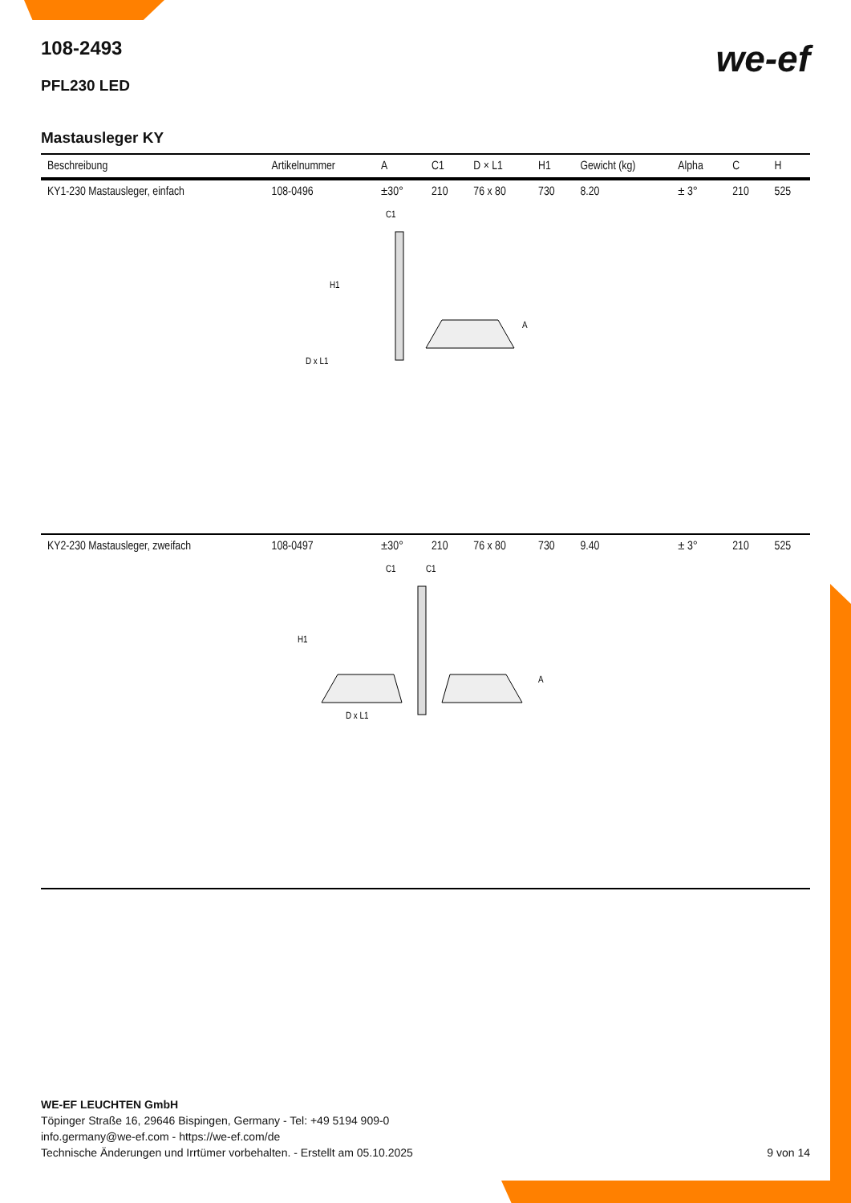we-ef
108-2493
PFL230 LED
Mastausleger KY
| Beschreibung | Artikelnummer | A | C1 | D × L1 | H1 | Gewicht (kg) | Alpha | C | H |
| --- | --- | --- | --- | --- | --- | --- | --- | --- | --- |
| KY1-230 Mastausleger, einfach | 108-0496 | ±30° | 210 | 76 x 80 | 730 | 8.20 | ± 3° | 210 | 525 |
| C1 H1 D x L1 A | | | | | | | | | |
| KY2-230 Mastausleger, zweifach | 108-0497 | ±30° | 210 | 76 x 80 | 730 | 9.40 | ± 3° | 210 | 525 |
| C1 C1 H1 D x L1 A | | | | | | | | | |
WE-EF LEUCHTEN GmbH
Töpinger Straße 16, 29646 Bispingen, Germany - Tel: +49 5194 909-0
info.germany@we-ef.com - https://we-ef.com/de
Technische Änderungen und Irrtümer vorbehalten. - Erstellt am 05.10.2025
9 von 14